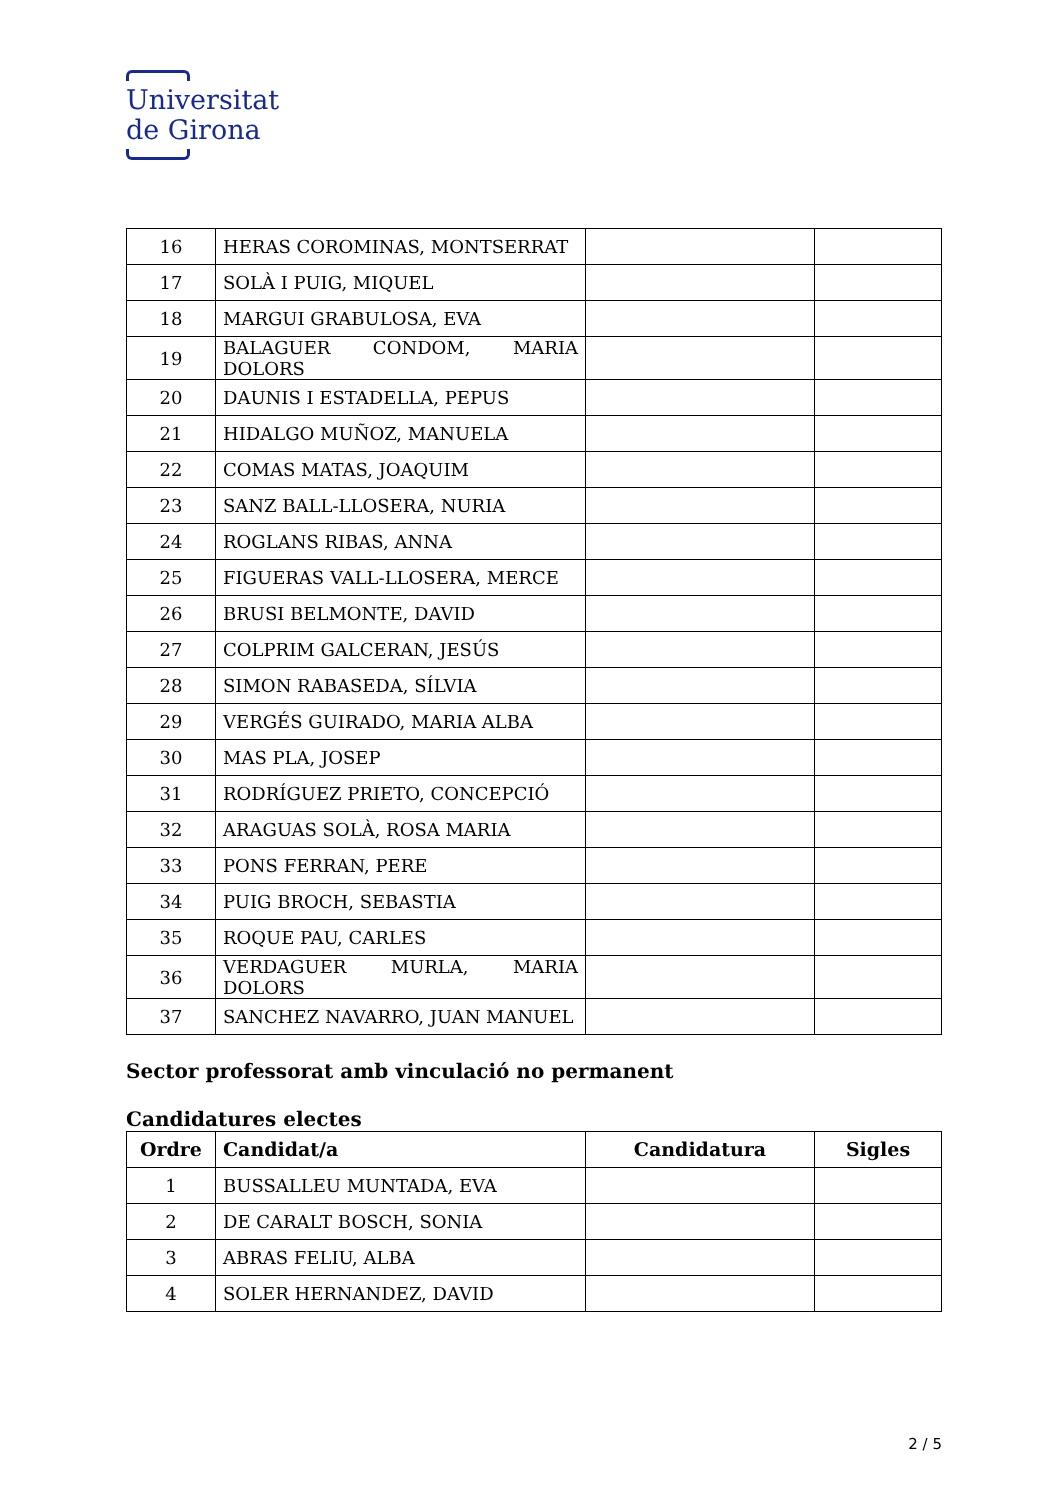Universitat
de Girona
| 16 | HERAS COROMINAS, MONTSERRAT | | |
| 17 | SOLÀ I PUIG, MIQUEL | | |
| 18 | MARGUI GRABULOSA, EVA | | |
| 19 | BALAGUER CONDOM, MARIA DOLORS | | |
| 20 | DAUNIS I ESTADELLA, PEPUS | | |
| 21 | HIDALGO MUÑOZ, MANUELA | | |
| 22 | COMAS MATAS, JOAQUIM | | |
| 23 | SANZ BALL-LLOSERA, NURIA | | |
| 24 | ROGLANS RIBAS, ANNA | | |
| 25 | FIGUERAS VALL-LLOSERA, MERCE | | |
| 26 | BRUSI BELMONTE, DAVID | | |
| 27 | COLPRIM GALCERAN, JESÚS | | |
| 28 | SIMON RABASEDA, SÍLVIA | | |
| 29 | VERGÉS GUIRADO, MARIA ALBA | | |
| 30 | MAS PLA, JOSEP | | |
| 31 | RODRÍGUEZ PRIETO, CONCEPCIÓ | | |
| 32 | ARAGUAS SOLÀ, ROSA MARIA | | |
| 33 | PONS FERRAN, PERE | | |
| 34 | PUIG BROCH, SEBASTIA | | |
| 35 | ROQUE PAU, CARLES | | |
| 36 | VERDAGUER MURLA, MARIA DOLORS | | |
| 37 | SANCHEZ NAVARRO, JUAN MANUEL | | |
Sector professorat amb vinculació no permanent
Candidatures electes
| Ordre | Candidat/a | Candidatura | Sigles |
| --- | --- | --- | --- |
| 1 | BUSSALLEU MUNTADA, EVA | | |
| 2 | DE CARALT BOSCH, SONIA | | |
| 3 | ABRAS FELIU, ALBA | | |
| 4 | SOLER HERNANDEZ, DAVID | | |
2 / 5